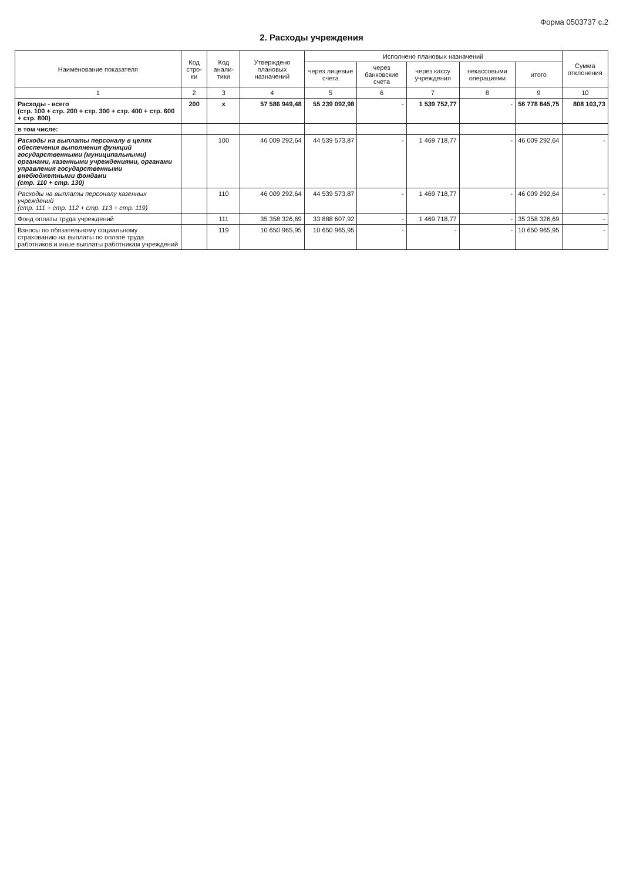Форма 0503737 с.2
2. Расходы учреждения
| Наименование показателя | Код стро-ки | Код анали-тики | Утверждено плановых назначений | Исполнено плановых назначений | | | | | Сумма отклонения |
| --- | --- | --- | --- | --- | --- | --- | --- | --- | --- |
| | | | | через лицевые счета | через банковские счета | через кассу учреждения | некассовыми операциями | итого | |
| 1 | 2 | 3 | 4 | 5 | 6 | 7 | 8 | 9 | 10 |
| Расходы - всего (стр. 100 + стр. 200 + стр. 300 + стр. 400 + стр. 600 + стр. 800) | 200 | x | 57 586 949,48 | 55 239 092,98 | - | 1 539 752,77 | - | 56 778 845,75 | 808 103,73 |
| в том числе: | | | | | | | | | |
| Расходы на выплаты персоналу в целях обеспечения выполнения функций государственными (муниципальными) органами, казенными учреждениями, органами управления государственными внебюджетными фондами (стр. 110 + стр. 130) | | 100 | 46 009 292,64 | 44 539 573,87 | - | 1 469 718,77 | - | 46 009 292,64 | - |
| Расходы на выплаты персоналу казенных учреждений (стр. 111 + стр. 112 + стр. 113 + стр. 119) | | 110 | 46 009 292,64 | 44 539 573,87 | - | 1 469 718,77 | - | 46 009 292,64 | - |
| Фонд оплаты труда учреждений | | 111 | 35 358 326,69 | 33 888 607,92 | - | 1 469 718,77 | - | 35 358 326,69 | - |
| Взносы по обязательному социальному страхованию на выплаты по оплате труда работников и иные выплаты работникам учреждений | | 119 | 10 650 965,95 | 10 650 965,95 | - | - | - | 10 650 965,95 | - |